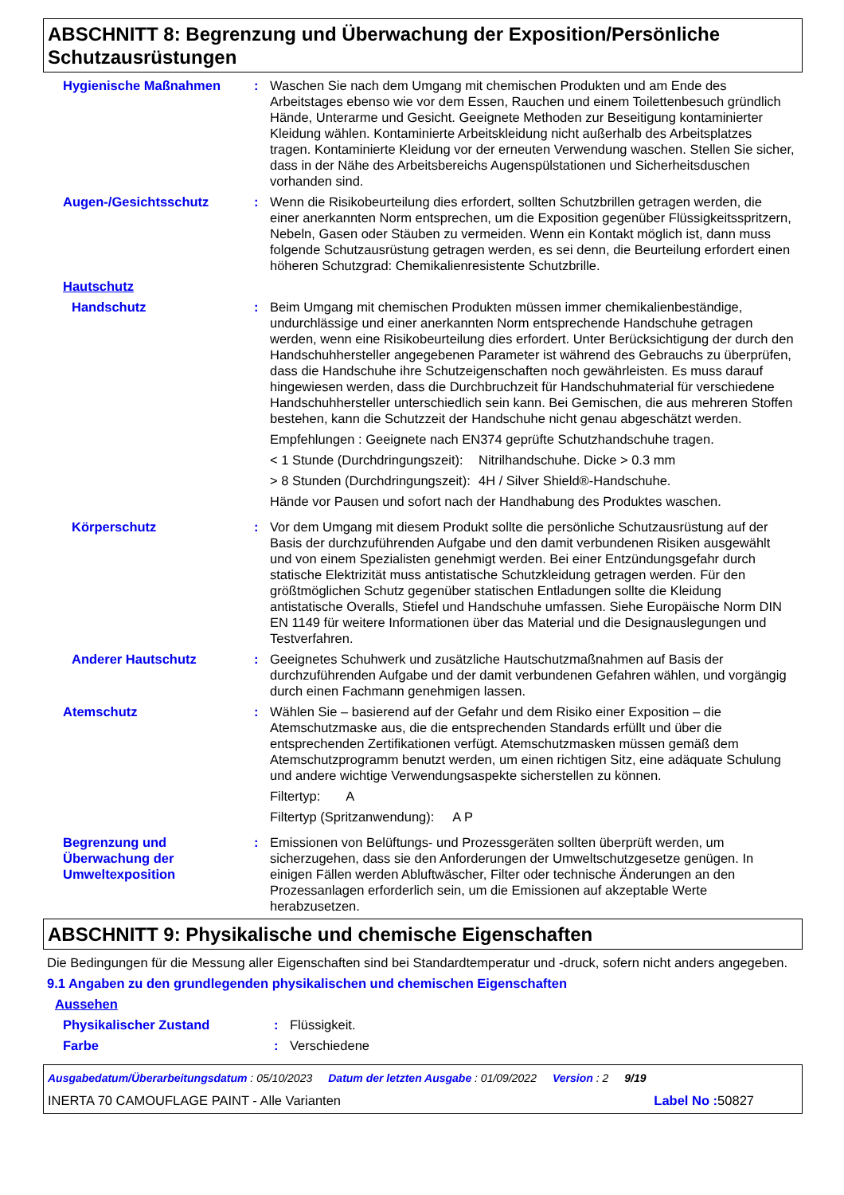ABSCHNITT 8: Begrenzung und Überwachung der Exposition/Persönliche Schutzausrüstungen
Hygienische Maßnahmen : Waschen Sie nach dem Umgang mit chemischen Produkten und am Ende des Arbeitstages ebenso wie vor dem Essen, Rauchen und einem Toilettenbesuch gründlich Hände, Unterarme und Gesicht. Geeignete Methoden zur Beseitigung kontaminierter Kleidung wählen. Kontaminierte Arbeitskleidung nicht außerhalb des Arbeitsplatzes tragen. Kontaminierte Kleidung vor der erneuten Verwendung waschen. Stellen Sie sicher, dass in der Nähe des Arbeitsbereichs Augenspülstationen und Sicherheitsduschen vorhanden sind.
Augen-/Gesichtsschutz : Wenn die Risikobeurteilung dies erfordert, sollten Schutzbrillen getragen werden, die einer anerkannten Norm entsprechen, um die Exposition gegenüber Flüssigkeitsspritzern, Nebeln, Gasen oder Stäuben zu vermeiden. Wenn ein Kontakt möglich ist, dann muss folgende Schutzausrüstung getragen werden, es sei denn, die Beurteilung erfordert einen höheren Schutzgrad: Chemikalienresistente Schutzbrille.
Hautschutz
Handschutz : Beim Umgang mit chemischen Produkten müssen immer chemikalienbeständige, undurchlässige und einer anerkannten Norm entsprechende Handschuhe getragen werden, wenn eine Risikobeurteilung dies erfordert. Unter Berücksichtigung der durch den Handschuhhersteller angegebenen Parameter ist während des Gebrauchs zu überprüfen, dass die Handschuhe ihre Schutzeigenschaften noch gewährleisten. Es muss darauf hingewiesen werden, dass die Durchbruchzeit für Handschuhmaterial für verschiedene Handschuhhersteller unterschiedlich sein kann. Bei Gemischen, die aus mehreren Stoffen bestehen, kann die Schutzzeit der Handschuhe nicht genau abgeschätzt werden.
Empfehlungen : Geeignete nach EN374 geprüfte Schutzhandschuhe tragen.
< 1 Stunde (Durchdringungszeit):
Nitrilhandschuhe. Dicke > 0.3 mm
> 8 Stunden (Durchdringungszeit):
4H / Silver Shield®-Handschuhe.
Hände vor Pausen und sofort nach der Handhabung des Produktes waschen.
Körperschutz : Vor dem Umgang mit diesem Produkt sollte die persönliche Schutzausrüstung auf der Basis der durchzuführenden Aufgabe und den damit verbundenen Risiken ausgewählt und von einem Spezialisten genehmigt werden. Bei einer Entzündungsgefahr durch statische Elektrizität muss antistatische Schutzkleidung getragen werden. Für den größtmöglichen Schutz gegenüber statischen Entladungen sollte die Kleidung antistatische Overalls, Stiefel und Handschuhe umfassen. Siehe Europäische Norm DIN EN 1149 für weitere Informationen über das Material und die Designauslegungen und Testverfahren.
Anderer Hautschutz : Geeignetes Schuhwerk und zusätzliche Hautschutzmaßnahmen auf Basis der durchzuführenden Aufgabe und der damit verbundenen Gefahren wählen, und vorgängig durch einen Fachmann genehmigen lassen.
Atemschutz : Wählen Sie – basierend auf der Gefahr und dem Risiko einer Exposition – die Atemschutzmaske aus, die die entsprechenden Standards erfüllt und über die entsprechenden Zertifikationen verfügt. Atemschutzmasken müssen gemäß dem Atemschutzprogramm benutzt werden, um einen richtigen Sitz, eine adäquate Schulung und andere wichtige Verwendungsaspekte sicherstellen zu können.
Filtertyp: A
Filtertyp (Spritzanwendung): A P
Begrenzung und Überwachung der Umweltexposition
: Emissionen von Belüftungs- und Prozessgeräten sollten überprüft werden, um sicherzugehen, dass sie den Anforderungen der Umweltschutzgesetze genügen. In einigen Fällen werden Abluftwäscher, Filter oder technische Änderungen an den Prozessanlagen erforderlich sein, um die Emissionen auf akzeptable Werte herabzusetzen.
ABSCHNITT 9: Physikalische und chemische Eigenschaften
Die Bedingungen für die Messung aller Eigenschaften sind bei Standardtemperatur und -druck, sofern nicht anders angegeben.
9.1 Angaben zu den grundlegenden physikalischen und chemischen Eigenschaften
Aussehen
Physikalischer Zustand : Flüssigkeit.
Farbe : Verschiedene
Ausgabedatum/Überarbeitungsdatum : 05/10/2023 Datum der letzten Ausgabe : 01/09/2022 Version : 2 9/19
INERTA 70 CAMOUFLAGE PAINT - Alle Varianten Label No : 50827